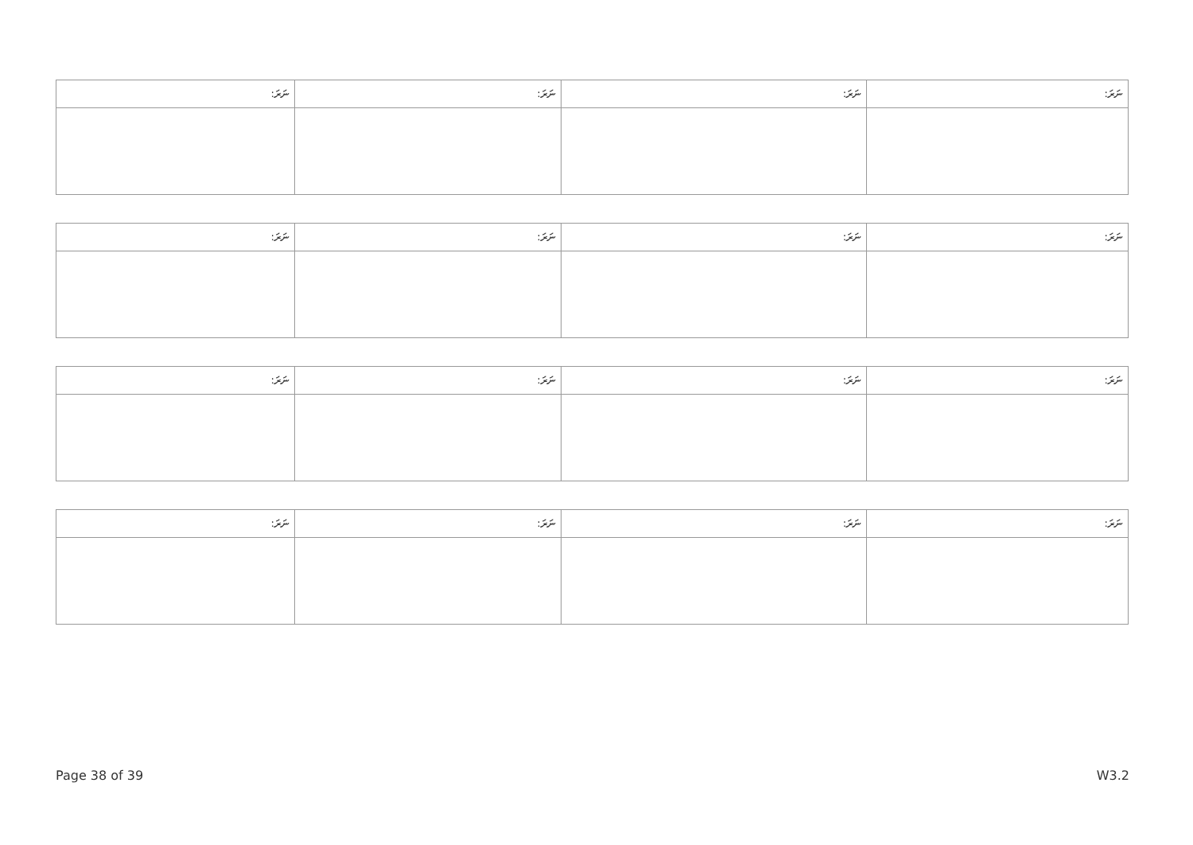| ނަރަ: | ނަރަ: | ނަރަ: | ނަރަ: |
| ނަރަ: | ނަރަ: | ނަރަ: | ނަރަ: |
| ނަރަ: | ނަރަ: | ނަރަ: | ނަރަ: |
| ނަރަ: | ނަރަ: | ނަރަ: | ނަރަ: |
Page 38 of 39 W3.2